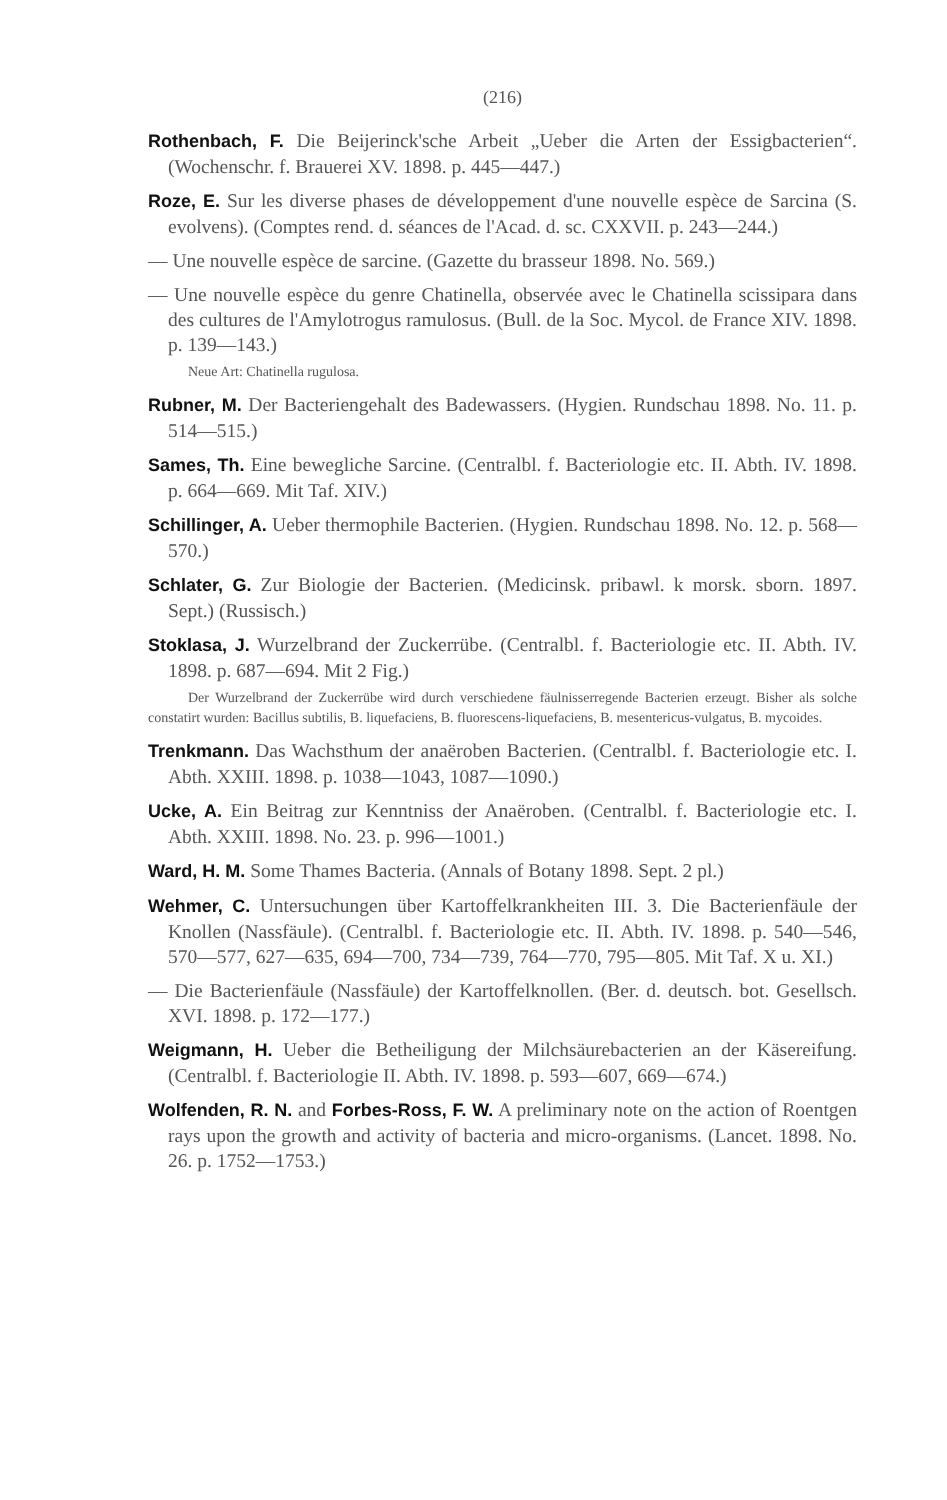(216)
Rothenbach, F. Die Beijerinck'sche Arbeit „Ueber die Arten der Essigbacterien“. (Wochenschr. f. Brauerei XV. 1898. p. 445—447.)
Roze, E. Sur les diverse phases de développement d'une nouvelle espèce de Sarcina (S. evolvens). (Comptes rend. d. séances de l'Acad. d. sc. CXXVII. p. 243—244.)
— Une nouvelle espèce de sarcine. (Gazette du brasseur 1898. No. 569.)
— Une nouvelle espèce du genre Chatinella, observée avec le Chatinella scissipara dans des cultures de l'Amylotrogus ramulosus. (Bull. de la Soc. Mycol. de France XIV. 1898. p. 139—143.)
Neue Art: Chatinella rugulosa.
Rubner, M. Der Bacteriengehalt des Badewassers. (Hygien. Rundschau 1898. No. 11. p. 514—515.)
Sames, Th. Eine bewegliche Sarcine. (Centralbl. f. Bacteriologie etc. II. Abth. IV. 1898. p. 664—669. Mit Taf. XIV.)
Schillinger, A. Ueber thermophile Bacterien. (Hygien. Rundschau 1898. No. 12. p. 568—570.)
Schlater, G. Zur Biologie der Bacterien. (Medicinsk. pribawl. k morsk. sborn. 1897. Sept.) (Russisch.)
Stoklasa, J. Wurzelbrand der Zuckerrübe. (Centralbl. f. Bacteriologie etc. II. Abth. IV. 1898. p. 687—694. Mit 2 Fig.)
Der Wurzelbrand der Zuckerrübe wird durch verschiedene fäulnisserregende Bacterien erzeugt. Bisher als solche constatirt wurden: Bacillus subtilis, B. liquefaciens, B. fluorescens-liquefaciens, B. mesentericus-vulgatus, B. mycoides.
Trenkmann. Das Wachsthum der anaëroben Bacterien. (Centralbl. f. Bacteriologie etc. I. Abth. XXIII. 1898. p. 1038—1043, 1087—1090.)
Ucke, A. Ein Beitrag zur Kenntniss der Anaëroben. (Centralbl. f. Bacteriologie etc. I. Abth. XXIII. 1898. No. 23. p. 996—1001.)
Ward, H. M. Some Thames Bacteria. (Annals of Botany 1898. Sept. 2 pl.)
Wehmer, C. Untersuchungen über Kartoffelkrankheiten III. 3. Die Bacterienfäule der Knollen (Nassfäule). (Centralbl. f. Bacteriologie etc. II. Abth. IV. 1898. p. 540—546, 570—577, 627—635, 694—700, 734—739, 764—770, 795—805. Mit Taf. X u. XI.)
— Die Bacterienfäule (Nassfäule) der Kartoffelknollen. (Ber. d. deutsch. bot. Gesellsch. XVI. 1898. p. 172—177.)
Weigmann, H. Ueber die Betheiligung der Milchsäurebacterien an der Käsereifung. (Centralbl. f. Bacteriologie II. Abth. IV. 1898. p. 593—607, 669—674.)
Wolfenden, R. N. and Forbes-Ross, F. W. A preliminary note on the action of Roentgen rays upon the growth and activity of bacteria and micro-organisms. (Lancet. 1898. No. 26. p. 1752—1753.)